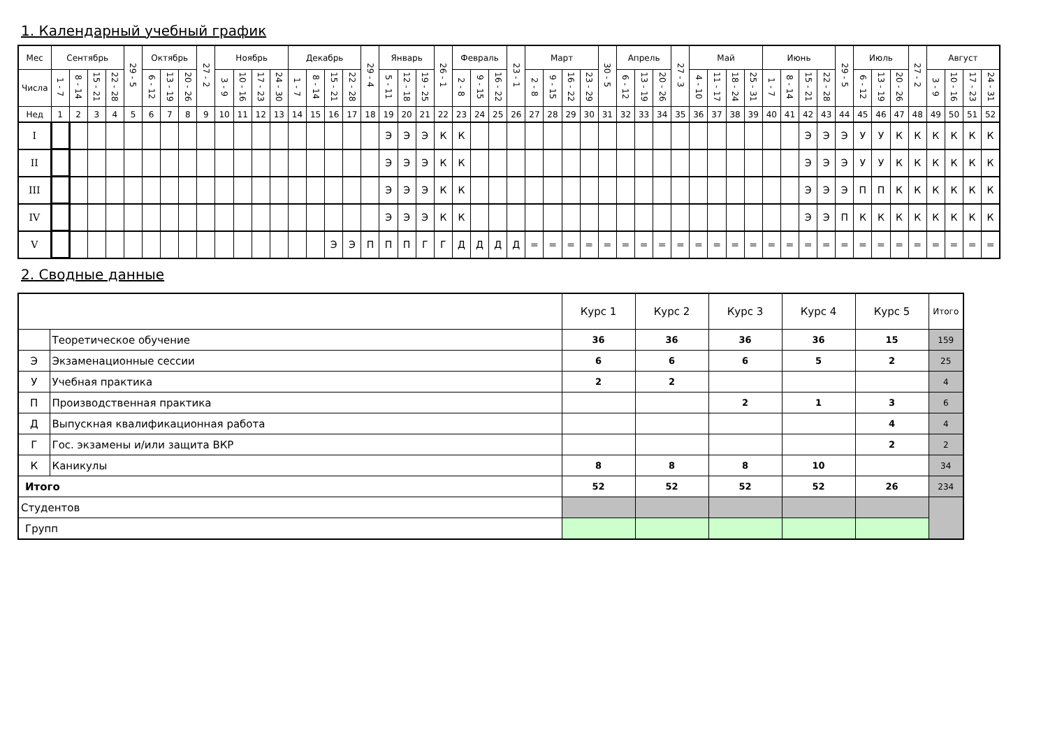1. Календарный учебный график
| Мес | Сентябрь | | | | 29 - 5 | Октябрь | | | 27 - 2 | Ноябрь | | | | Декабрь | | | | 29 - 4 | Январь | | | 26 - 1 | Февраль | | | 23 - 1 | Март | | | | 30 - 5 | Апрель | | | 27 - 3 | Май | | | | Июнь | | | | 29 - 5 | Июль | | | 27 - 2 | Август | | | |
| Числа | 1 - 7 | 8 - 14 | 15 - 21 | 22 - 28 | | 6 - 12 | 13 - 19 | 20 - 26 | | 3 - 9 | 10 - 16 | 17 - 23 | 24 - 30 | 1 - 7 | 8 - 14 | 15 - 21 | 22 - 28 | | 5 - 11 | 12 - 18 | 19 - 25 | | 2 - 8 | 9 - 15 | 16 - 22 | | 2 - 8 | 9 - 15 | 16 - 22 | 23 - 29 | | 6 - 12 | 13 - 19 | 20 - 26 | | 4 - 10 | 11 - 17 | 18 - 24 | 25 - 31 | 1 - 7 | 8 - 14 | 15 - 21 | 22 - 28 | | 6 - 12 | 13 - 19 | 20 - 26 | | 3 - 9 | 10 - 16 | 17 - 23 | 24 - 31 |
| Нед | 1 | 2 | 3 | 4 | 5 | 6 | 7 | 8 | 9 | 10 | 11 | 12 | 13 | 14 | 15 | 16 | 17 | 18 | 19 | 20 | 21 | 22 | 23 | 24 | 25 | 26 | 27 | 28 | 29 | 30 | 31 | 32 | 33 | 34 | 35 | 36 | 37 | 38 | 39 | 40 | 41 | 42 | 43 | 44 | 45 | 46 | 47 | 48 | 49 | 50 | 51 | 52 |
| I | | | | | | | | | | | | | | | | | | | Э | Э | Э | К | К | | | | | | | | | | | | | | | | | | | Э | Э | Э | У | У | К | К | К | К | К | К |
| II | | | | | | | | | | | | | | | | | | | Э | Э | Э | К | К | | | | | | | | | | | | | | | | | | | Э | Э | Э | У | У | К | К | К | К | К | К |
| III | | | | | | | | | | | | | | | | | | | Э | Э | Э | К | К | | | | | | | | | | | | | | | | | | | Э | Э | Э | П | П | К | К | К | К | К | К |
| IV | | | | | | | | | | | | | | | | | | | Э | Э | Э | К | К | | | | | | | | | | | | | | | | | | | Э | Э | П | К | К | К | К | К | К | К | К |
| V | | | | | | | | | | | | | | | | Э | Э | П | П | П | Г | Г | Д | Д | Д | Д | = | = | = | = | = | = | = | = | = | = | = | = | = | = | = | = | = | = | = | = | = | = | = | = | = | = |
2. Сводные данные
| | | Курс 1 | Курс 2 | Курс 3 | Курс 4 | Курс 5 | Итого |
| | Теоретическое обучение | 36 | 36 | 36 | 36 | 15 | 159 |
| Э | Экзаменационные сессии | 6 | 6 | 6 | 5 | 2 | 25 |
| У | Учебная практика | 2 | 2 | | | | 4 |
| П | Производственная практика | | | 2 | 1 | 3 | 6 |
| Д | Выпускная квалификационная работа | | | | | 4 | 4 |
| Г | Гос. экзамены и/или защита ВКР | | | | | 2 | 2 |
| К | Каникулы | 8 | 8 | 8 | 10 | | 34 |
| Итого | | 52 | 52 | 52 | 52 | 26 | 234 |
| Студентов | | | | | | | |
| Групп | | | | | | | |